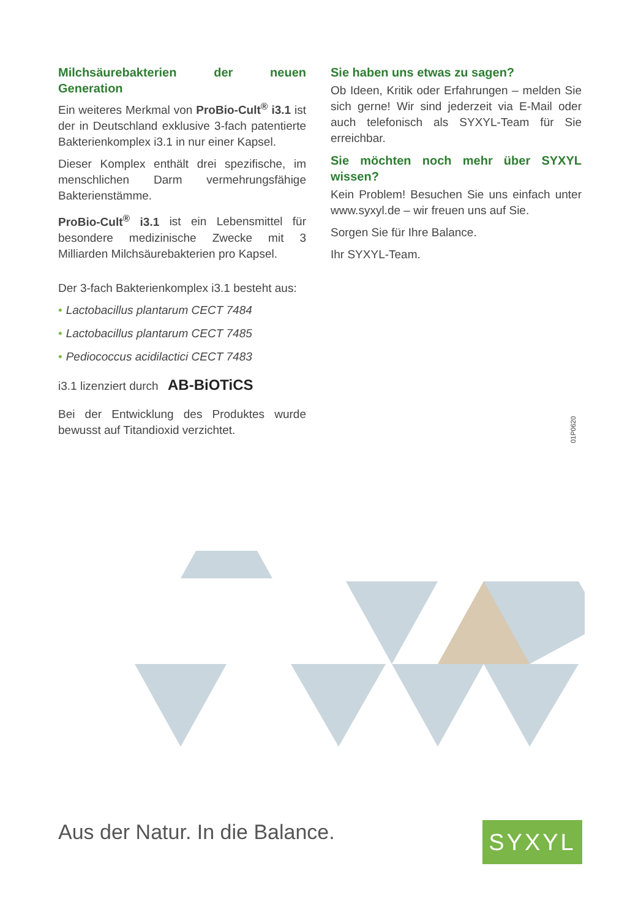Milchsäurebakterien der neuen Generation
Ein weiteres Merkmal von ProBio-Cult<sup>®</sup> i3.1 ist der in Deutschland exklusive 3-fach patentierte Bakterienkomplex i3.1 in nur einer Kapsel.
Dieser Komplex enthält drei spezifische, im menschlichen Darm vermehrungsfähige Bakterienstämme.
ProBio-Cult<sup>®</sup> i3.1 ist ein Lebensmittel für besondere medizinische Zwecke mit 3 Milliarden Milchsäurebakterien pro Kapsel.
Der 3-fach Bakterienkomplex i3.1 besteht aus:
• Lactobacillus plantarum CECT 7484
• Lactobacillus plantarum CECT 7485
• Pediococcus acidilactici CECT 7483
i3.1 lizenziert durch AB-BiOTiCS
Bei der Entwicklung des Produktes wurde bewusst auf Titandioxid verzichtet.
Sie haben uns etwas zu sagen?
Ob Ideen, Kritik oder Erfahrungen – melden Sie sich gerne! Wir sind jederzeit via E-Mail oder auch telefonisch als SYXYL-Team für Sie erreichbar.
Sie möchten noch mehr über SYXYL wissen?
Kein Problem! Besuchen Sie uns einfach unter www.syxyl.de – wir freuen uns auf Sie.
Sorgen Sie für Ihre Balance.
Ihr SYXYL-Team.
01P0620
Aus der Natur. In die Balance. SYXYL